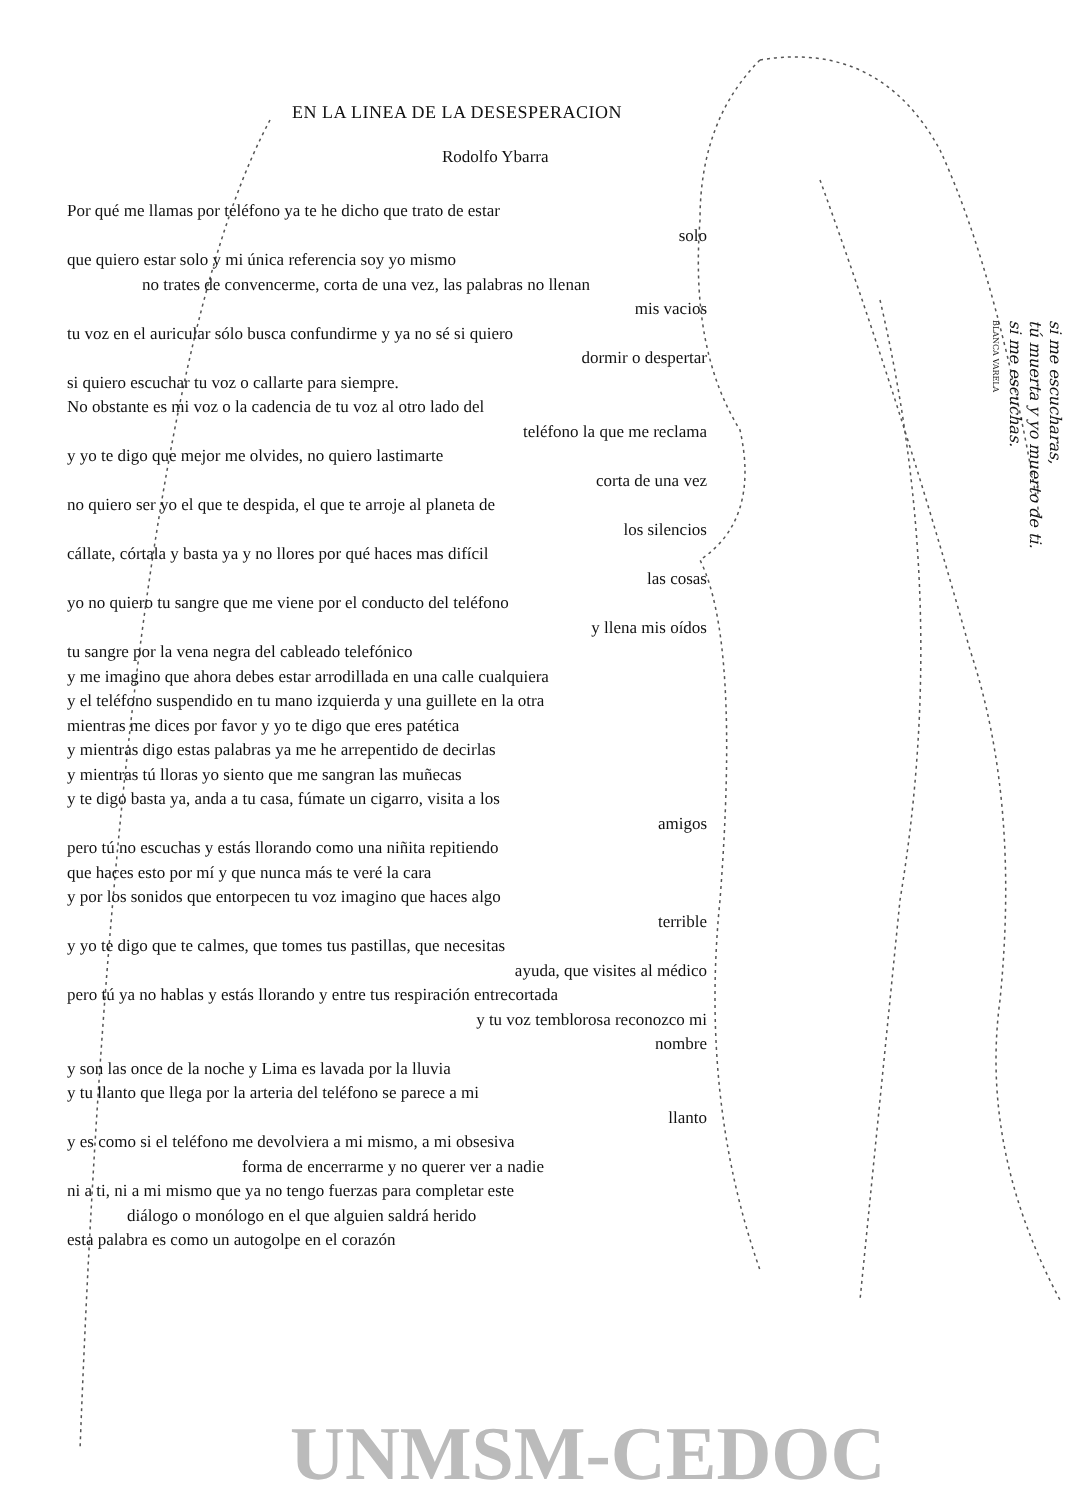EN LA LINEA DE LA DESESPERACION
Rodolfo Ybarra
Por qué me llamas por teléfono ya te he dicho que trato de estar
solo
que quiero estar solo y mi única referencia soy yo mismo
no trates de convencerme, corta de una vez, las palabras no llenan
mis vacios
tu voz en el auricular sólo busca confundirme y ya no sé si quiero
dormir o despertar
si quiero escuchar tu voz o callarte para siempre.
No obstante es mi voz o la cadencia de tu voz al otro lado del
teléfono la que me reclama
y yo te digo que mejor me olvides, no quiero lastimarte
corta de una vez
no quiero ser yo el que te despida, el que te arroje al planeta de
los silencios
cállate, córtala y basta ya y no llores por qué haces mas difícil
las cosas
yo no quiero tu sangre que me viene por el conducto del teléfono
y llena mis oídos
tu sangre por la vena negra del cableado telefónico
y me imagino que ahora debes estar arrodillada en una calle cualquiera
y el teléfono suspendido en tu mano izquierda y una guillete en la otra
mientras me dices por favor y yo te digo que eres patética
y mientras digo estas palabras ya me he arrepentido de decirlas
y mientras tú lloras yo siento que me sangran las muñecas
y te digo basta ya, anda a tu casa, fúmate un cigarro, visita a los
amigos
pero tú no escuchas y estás llorando como una niñita repitiendo
que haces esto por mí y que nunca más te veré la cara
y por los sonidos que entorpecen tu voz imagino que haces algo
terrible
y yo te digo que te calmes, que tomes tus pastillas, que necesitas
ayuda, que visites al médico
pero tú ya no hablas y estás llorando y entre tus respiración entrecortada
y tu voz temblorosa reconozco mi
nombre
y son las once de la noche y Lima es lavada por la lluvia
y tu llanto que llega por la arteria del teléfono se parece a mi
llanto
y es como si el teléfono me devolviera a mi mismo, a mi obsesiva
forma de encerrarme y no querer ver a nadie
ni a ti, ni a mi mismo que ya no tengo fuerzas para completar este
diálogo o monólogo en el que alguien saldrá herido
esta palabra es como un autogolpe en el corazón
si me escucharas,
tú muerta y yo muerto de ti.
si me escuchas.
BLANCA VARELA
UNMSM-CEDOC